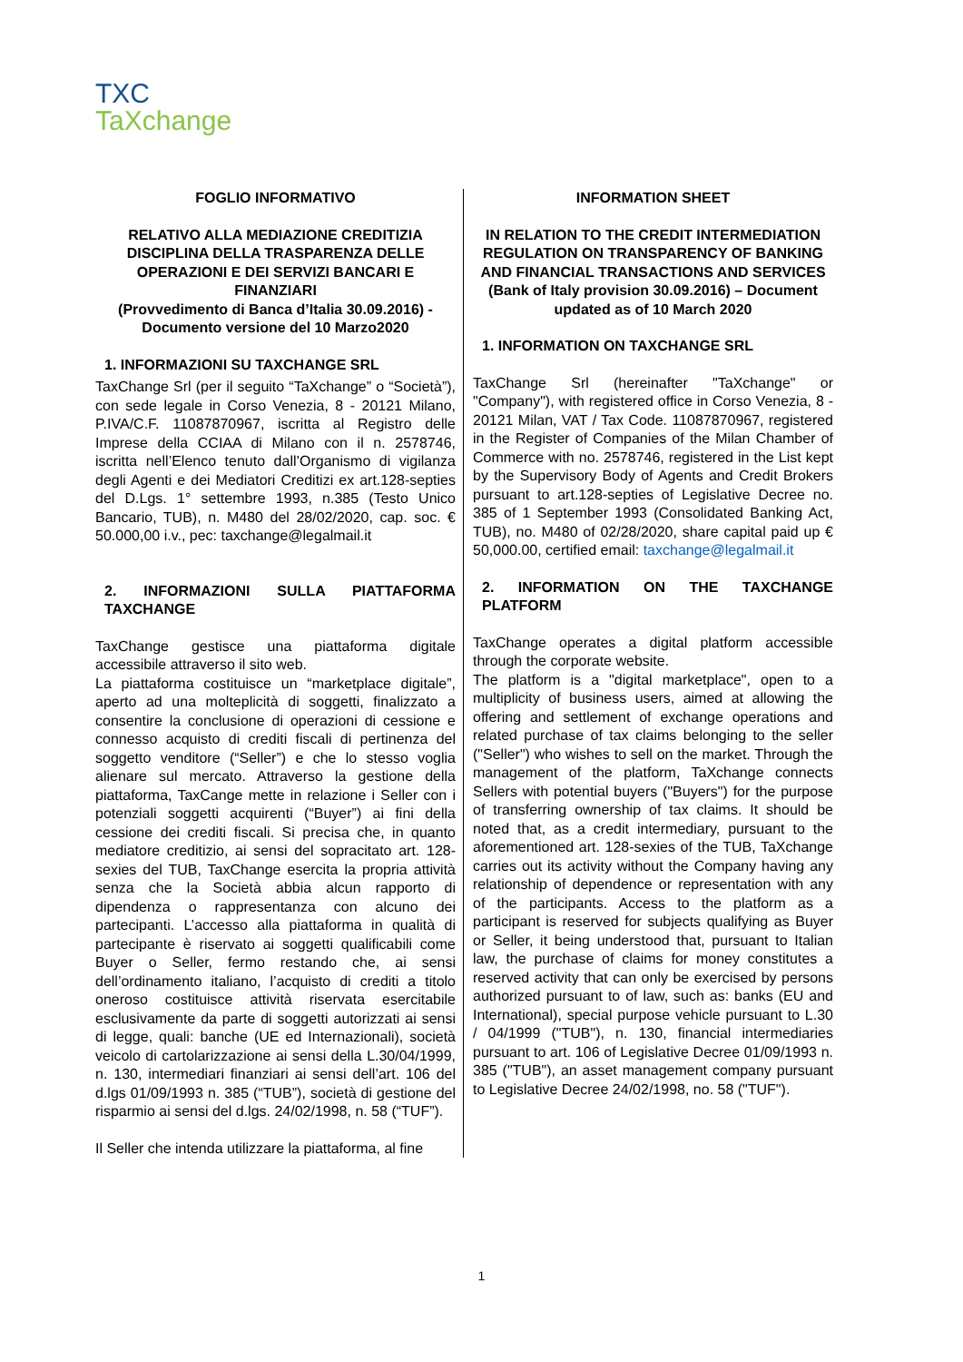TXC
TaXchange
FOGLIO INFORMATIVO
RELATIVO ALLA MEDIAZIONE CREDITIZIA DISCIPLINA DELLA TRASPARENZA DELLE OPERAZIONI E DEI SERVIZI BANCARI E FINANZIARI
(Provvedimento di Banca d’Italia 30.09.2016) - Documento versione del 10 Marzo2020
1. INFORMAZIONI SU TAXCHANGE SRL
TaxChange Srl (per il seguito “TaXchange” o “Società”), con sede legale in Corso Venezia, 8 - 20121 Milano, P.IVA/C.F. 11087870967, iscritta al Registro delle Imprese della CCIAA di Milano con il n. 2578746, iscritta nell’Elenco tenuto dall’Organismo di vigilanza degli Agenti e dei Mediatori Creditizi ex art.128-septies del D.Lgs. 1° settembre 1993, n.385 (Testo Unico Bancario, TUB), n. M480 del 28/02/2020, cap. soc. € 50.000,00 i.v., pec: taxchange@legalmail.it
2. INFORMAZIONI SULLA PIATTAFORMA TAXCHANGE
TaxChange gestisce una piattaforma digitale accessibile attraverso il sito web.
La piattaforma costituisce un “marketplace digitale”, aperto ad una molteplicità di soggetti, finalizzato a consentire la conclusione di operazioni di cessione e connesso acquisto di crediti fiscali di pertinenza del soggetto venditore (“Seller”) e che lo stesso voglia alienare sul mercato. Attraverso la gestione della piattaforma, TaxCange mette in relazione i Seller con i potenziali soggetti acquirenti (“Buyer”) ai fini della cessione dei crediti fiscali. Si precisa che, in quanto mediatore creditizio, ai sensi del sopracitato art. 128-sexies del TUB, TaxChange esercita la propria attività senza che la Società abbia alcun rapporto di dipendenza o rappresentanza con alcuno dei partecipanti. L’accesso alla piattaforma in qualità di partecipante è riservato ai soggetti qualificabili come Buyer o Seller, fermo restando che, ai sensi dell’ordinamento italiano, l’acquisto di crediti a titolo oneroso costituisce attività riservata esercitabile esclusivamente da parte di soggetti autorizzati ai sensi di legge, quali: banche (UE ed Internazionali), società veicolo di cartolarizzazione ai sensi della L.30/04/1999, n. 130, intermediari finanziari ai sensi dell’art. 106 del d.lgs 01/09/1993 n. 385 (“TUB”), società di gestione del risparmio ai sensi del d.lgs. 24/02/1998, n. 58 (“TUF”).
Il Seller che intenda utilizzare la piattaforma, al fine
INFORMATION SHEET
IN RELATION TO THE CREDIT INTERMEDIATION REGULATION ON TRANSPARENCY OF BANKING AND FINANCIAL TRANSACTIONS AND SERVICES
(Bank of Italy provision 30.09.2016) – Document updated as of 10 March 2020
1. INFORMATION ON TAXCHANGE SRL
TaxChange Srl (hereinafter "TaXchange" or "Company"), with registered office in Corso Venezia, 8 - 20121 Milan, VAT / Tax Code. 11087870967, registered in the Register of Companies of the Milan Chamber of Commerce with no. 2578746, registered in the List kept by the Supervisory Body of Agents and Credit Brokers pursuant to art.128-septies of Legislative Decree no. 385 of 1 September 1993 (Consolidated Banking Act, TUB), no. M480 of 02/28/2020, share capital paid up € 50,000.00, certified email: taxchange@legalmail.it
2. INFORMATION ON THE TAXCHANGE PLATFORM
TaxChange operates a digital platform accessible through the corporate website.
The platform is a "digital marketplace", open to a multiplicity of business users, aimed at allowing the offering and settlement of exchange operations and related purchase of tax claims belonging to the seller ("Seller") who wishes to sell on the market. Through the management of the platform, TaXchange connects Sellers with potential buyers ("Buyers") for the purpose of transferring ownership of tax claims. It should be noted that, as a credit intermediary, pursuant to the aforementioned art. 128-sexies of the TUB, TaXchange carries out its activity without the Company having any relationship of dependence or representation with any of the participants. Access to the platform as a participant is reserved for subjects qualifying as Buyer or Seller, it being understood that, pursuant to Italian law, the purchase of claims for money constitutes a reserved activity that can only be exercised by persons authorized pursuant to of law, such as: banks (EU and International), special purpose vehicle pursuant to L.30 / 04/1999 ("TUB"), n. 130, financial intermediaries pursuant to art. 106 of Legislative Decree 01/09/1993 n. 385 ("TUB"), an asset management company pursuant to Legislative Decree 24/02/1998, no. 58 ("TUF").
1